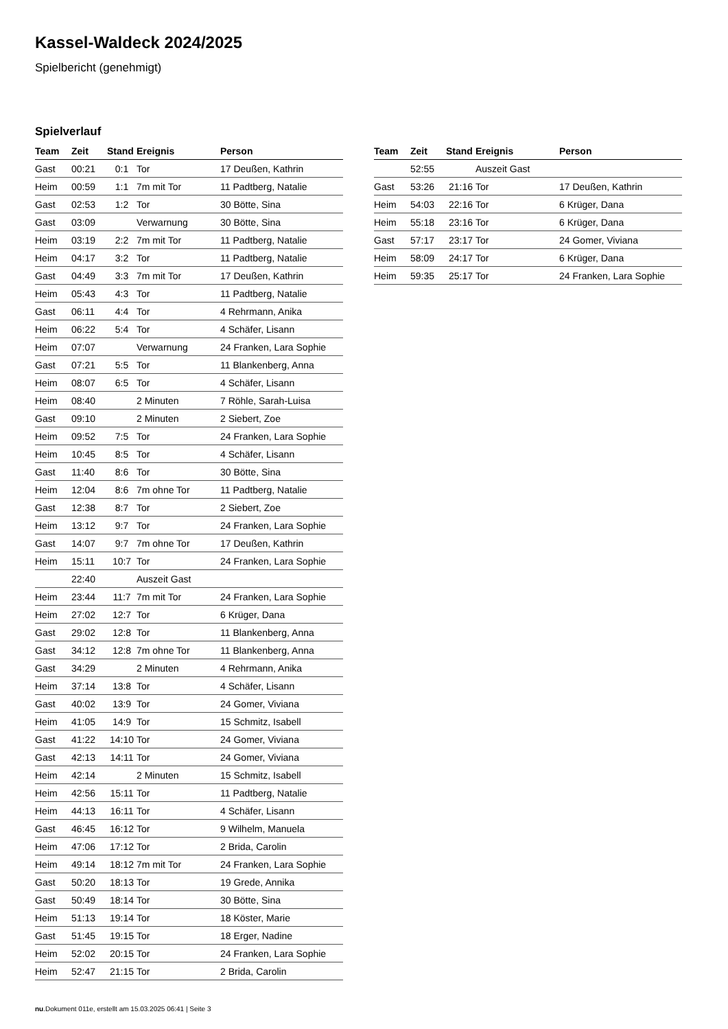Kassel-Waldeck 2024/2025
Spielbericht (genehmigt)
Spielverlauf
| Team | Zeit | Stand | Ereignis | Person |
| --- | --- | --- | --- | --- |
| Gast | 00:21 | 0:1 | Tor | 17 Deußen, Kathrin |
| Heim | 00:59 | 1:1 | 7m mit Tor | 11 Padtberg, Natalie |
| Gast | 02:53 | 1:2 | Tor | 30 Bötte, Sina |
| Gast | 03:09 | | Verwarnung | 30 Bötte, Sina |
| Heim | 03:19 | 2:2 | 7m mit Tor | 11 Padtberg, Natalie |
| Heim | 04:17 | 3:2 | Tor | 11 Padtberg, Natalie |
| Gast | 04:49 | 3:3 | 7m mit Tor | 17 Deußen, Kathrin |
| Heim | 05:43 | 4:3 | Tor | 11 Padtberg, Natalie |
| Gast | 06:11 | 4:4 | Tor | 4 Rehrmann, Anika |
| Heim | 06:22 | 5:4 | Tor | 4 Schäfer, Lisann |
| Heim | 07:07 | | Verwarnung | 24 Franken, Lara Sophie |
| Gast | 07:21 | 5:5 | Tor | 11 Blankenberg, Anna |
| Heim | 08:07 | 6:5 | Tor | 4 Schäfer, Lisann |
| Heim | 08:40 | | 2 Minuten | 7 Röhle, Sarah-Luisa |
| Gast | 09:10 | | 2 Minuten | 2 Siebert, Zoe |
| Heim | 09:52 | 7:5 | Tor | 24 Franken, Lara Sophie |
| Heim | 10:45 | 8:5 | Tor | 4 Schäfer, Lisann |
| Gast | 11:40 | 8:6 | Tor | 30 Bötte, Sina |
| Heim | 12:04 | 8:6 | 7m ohne Tor | 11 Padtberg, Natalie |
| Gast | 12:38 | 8:7 | Tor | 2 Siebert, Zoe |
| Heim | 13:12 | 9:7 | Tor | 24 Franken, Lara Sophie |
| Gast | 14:07 | 9:7 | 7m ohne Tor | 17 Deußen, Kathrin |
| Heim | 15:11 | 10:7 | Tor | 24 Franken, Lara Sophie |
| | 22:40 | | Auszeit Gast | |
| Heim | 23:44 | 11:7 | 7m mit Tor | 24 Franken, Lara Sophie |
| Heim | 27:02 | 12:7 | Tor | 6 Krüger, Dana |
| Gast | 29:02 | 12:8 | Tor | 11 Blankenberg, Anna |
| Gast | 34:12 | 12:8 | 7m ohne Tor | 11 Blankenberg, Anna |
| Gast | 34:29 | | 2 Minuten | 4 Rehrmann, Anika |
| Heim | 37:14 | 13:8 | Tor | 4 Schäfer, Lisann |
| Gast | 40:02 | 13:9 | Tor | 24 Gomer, Viviana |
| Heim | 41:05 | 14:9 | Tor | 15 Schmitz, Isabell |
| Gast | 41:22 | 14:10 | Tor | 24 Gomer, Viviana |
| Gast | 42:13 | 14:11 | Tor | 24 Gomer, Viviana |
| Heim | 42:14 | | 2 Minuten | 15 Schmitz, Isabell |
| Heim | 42:56 | 15:11 | Tor | 11 Padtberg, Natalie |
| Heim | 44:13 | 16:11 | Tor | 4 Schäfer, Lisann |
| Gast | 46:45 | 16:12 | Tor | 9 Wilhelm, Manuela |
| Heim | 47:06 | 17:12 | Tor | 2 Brida, Carolin |
| Heim | 49:14 | 18:12 | 7m mit Tor | 24 Franken, Lara Sophie |
| Gast | 50:20 | 18:13 | Tor | 19 Grede, Annika |
| Gast | 50:49 | 18:14 | Tor | 30 Bötte, Sina |
| Heim | 51:13 | 19:14 | Tor | 18 Köster, Marie |
| Gast | 51:45 | 19:15 | Tor | 18 Erger, Nadine |
| Heim | 52:02 | 20:15 | Tor | 24 Franken, Lara Sophie |
| Heim | 52:47 | 21:15 | Tor | 2 Brida, Carolin |
| Team | Zeit | Stand | Ereignis | Person |
| --- | --- | --- | --- | --- |
| | 52:55 | | Auszeit Gast | |
| Gast | 53:26 | 21:16 | Tor | 17 Deußen, Kathrin |
| Heim | 54:03 | 22:16 | Tor | 6 Krüger, Dana |
| Heim | 55:18 | 23:16 | Tor | 6 Krüger, Dana |
| Gast | 57:17 | 23:17 | Tor | 24 Gomer, Viviana |
| Heim | 58:09 | 24:17 | Tor | 6 Krüger, Dana |
| Heim | 59:35 | 25:17 | Tor | 24 Franken, Lara Sophie |
nu.Dokument 011e, erstellt am 15.03.2025 06:41 | Seite 3